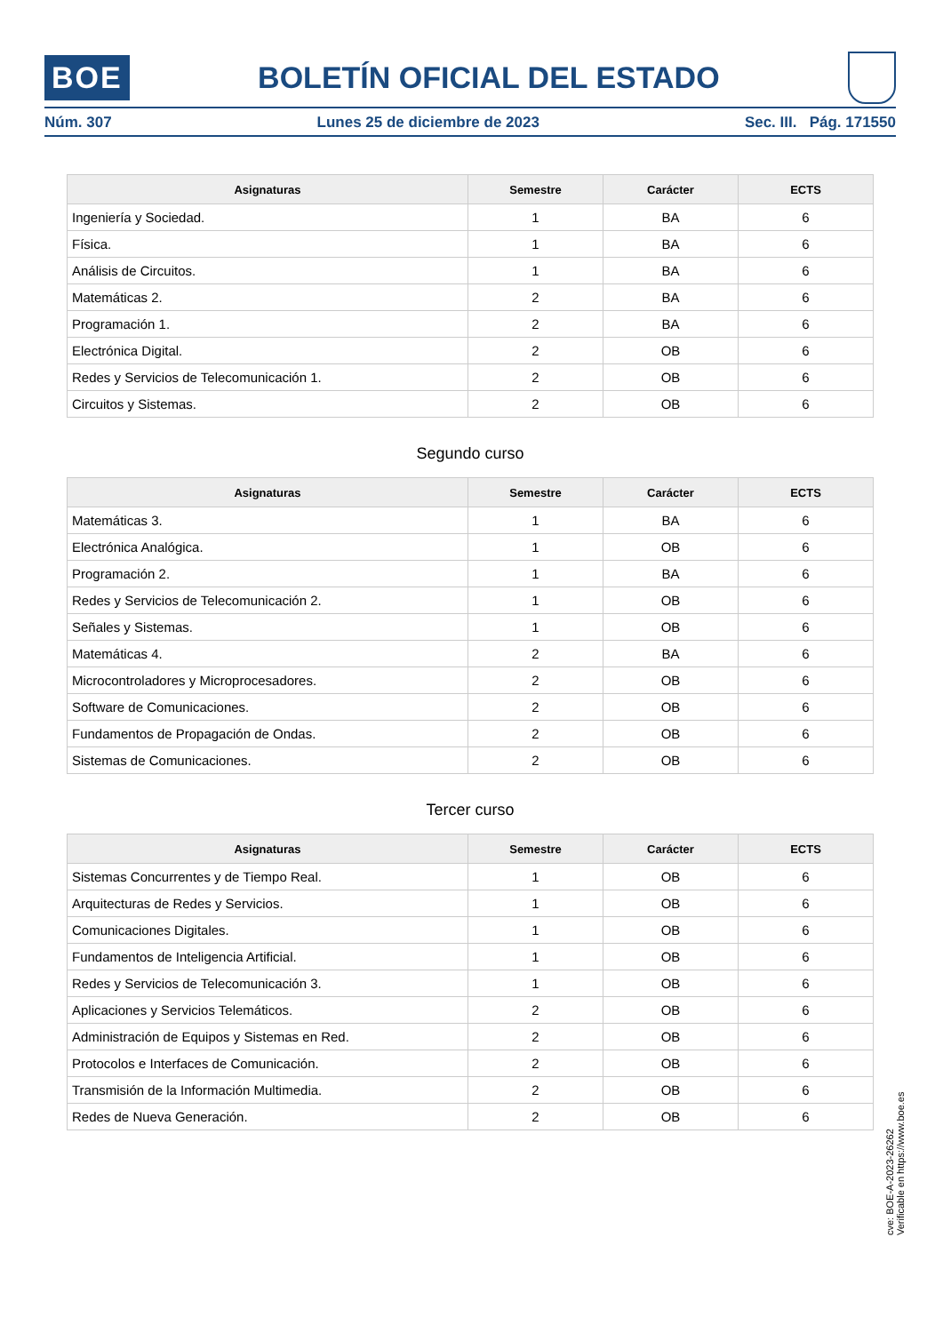BOE
BOLETÍN OFICIAL DEL ESTADO
Núm. 307 Lunes 25 de diciembre de 2023 Sec. III. Pág. 171550
| Asignaturas | Semestre | Carácter | ECTS |
| --- | --- | --- | --- |
| Ingeniería y Sociedad. | 1 | BA | 6 |
| Física. | 1 | BA | 6 |
| Análisis de Circuitos. | 1 | BA | 6 |
| Matemáticas 2. | 2 | BA | 6 |
| Programación 1. | 2 | BA | 6 |
| Electrónica Digital. | 2 | OB | 6 |
| Redes y Servicios de Telecomunicación 1. | 2 | OB | 6 |
| Circuitos y Sistemas. | 2 | OB | 6 |
Segundo curso
| Asignaturas | Semestre | Carácter | ECTS |
| --- | --- | --- | --- |
| Matemáticas 3. | 1 | BA | 6 |
| Electrónica Analógica. | 1 | OB | 6 |
| Programación 2. | 1 | BA | 6 |
| Redes y Servicios de Telecomunicación 2. | 1 | OB | 6 |
| Señales y Sistemas. | 1 | OB | 6 |
| Matemáticas 4. | 2 | BA | 6 |
| Microcontroladores y Microprocesadores. | 2 | OB | 6 |
| Software de Comunicaciones. | 2 | OB | 6 |
| Fundamentos de Propagación de Ondas. | 2 | OB | 6 |
| Sistemas de Comunicaciones. | 2 | OB | 6 |
Tercer curso
| Asignaturas | Semestre | Carácter | ECTS |
| --- | --- | --- | --- |
| Sistemas Concurrentes y de Tiempo Real. | 1 | OB | 6 |
| Arquitecturas de Redes y Servicios. | 1 | OB | 6 |
| Comunicaciones Digitales. | 1 | OB | 6 |
| Fundamentos de Inteligencia Artificial. | 1 | OB | 6 |
| Redes y Servicios de Telecomunicación 3. | 1 | OB | 6 |
| Aplicaciones y Servicios Telemáticos. | 2 | OB | 6 |
| Administración de Equipos y Sistemas en Red. | 2 | OB | 6 |
| Protocolos e Interfaces de Comunicación. | 2 | OB | 6 |
| Transmisión de la Información Multimedia. | 2 | OB | 6 |
| Redes de Nueva Generación. | 2 | OB | 6 |
cve: BOE-A-2023-26262
Verificable en https://www.boe.es